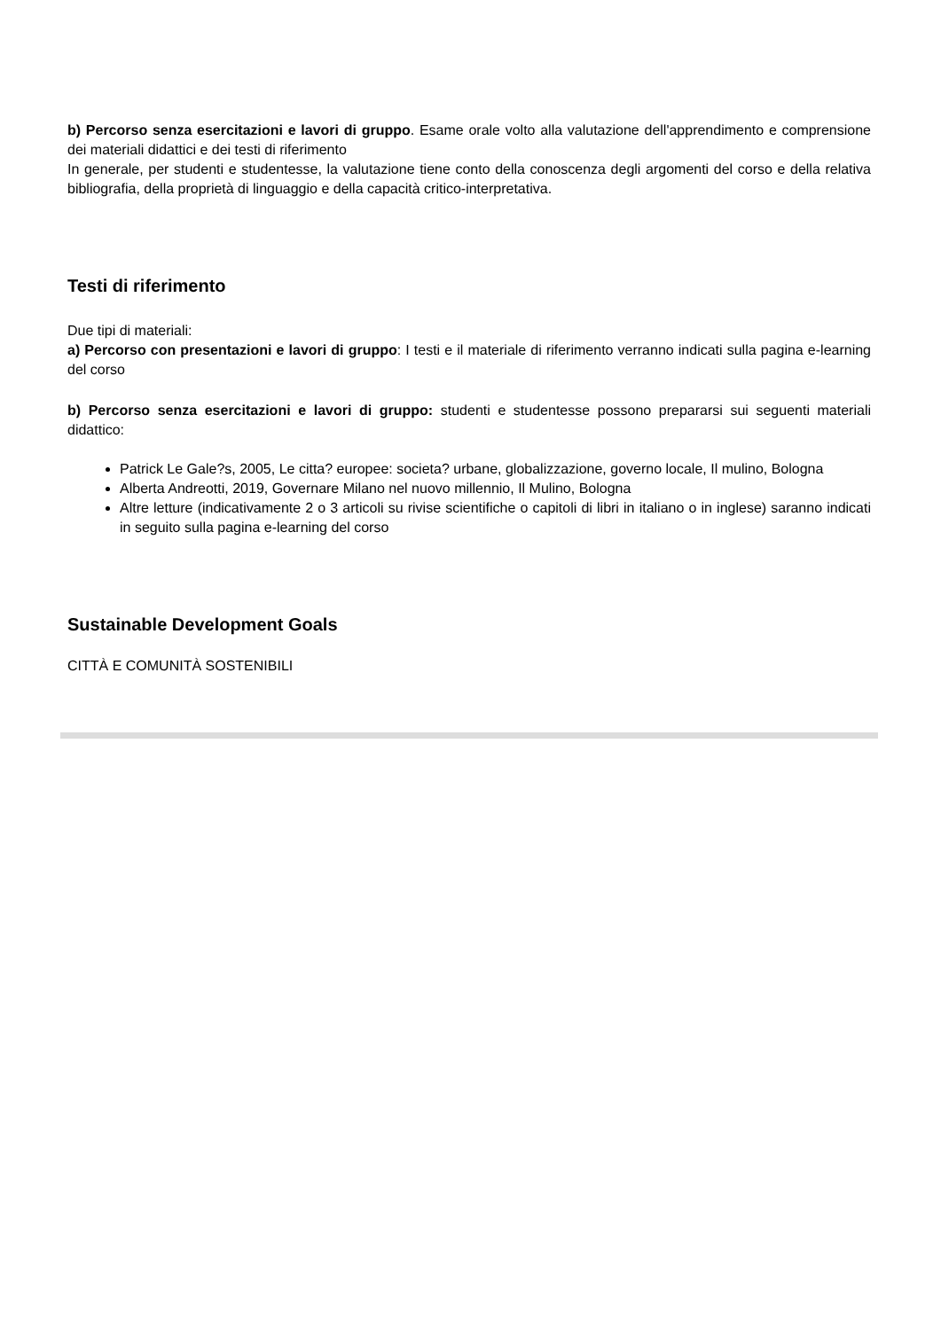b) Percorso senza esercitazioni e lavori di gruppo. Esame orale volto alla valutazione dell'apprendimento e comprensione dei materiali didattici e dei testi di riferimento
In generale, per studenti e studentesse, la valutazione tiene conto della conoscenza degli argomenti del corso e della relativa bibliografia, della proprietà di linguaggio e della capacità critico-interpretativa.
Testi di riferimento
Due tipi di materiali:
a) Percorso con presentazioni e lavori di gruppo: I testi e il materiale di riferimento verranno indicati sulla pagina e-learning del corso
b) Percorso senza esercitazioni e lavori di gruppo: studenti e studentesse possono prepararsi sui seguenti materiali didattico:
Patrick Le Gale?s, 2005, Le citta? europee: societa? urbane, globalizzazione, governo locale, Il mulino, Bologna
Alberta Andreotti, 2019, Governare Milano nel nuovo millennio, Il Mulino, Bologna
Altre letture (indicativamente 2 o 3 articoli su rivise scientifiche o capitoli di libri in italiano o in inglese) saranno indicati in seguito sulla pagina e-learning del corso
Sustainable Development Goals
CITTÀ E COMUNITÀ SOSTENIBILI